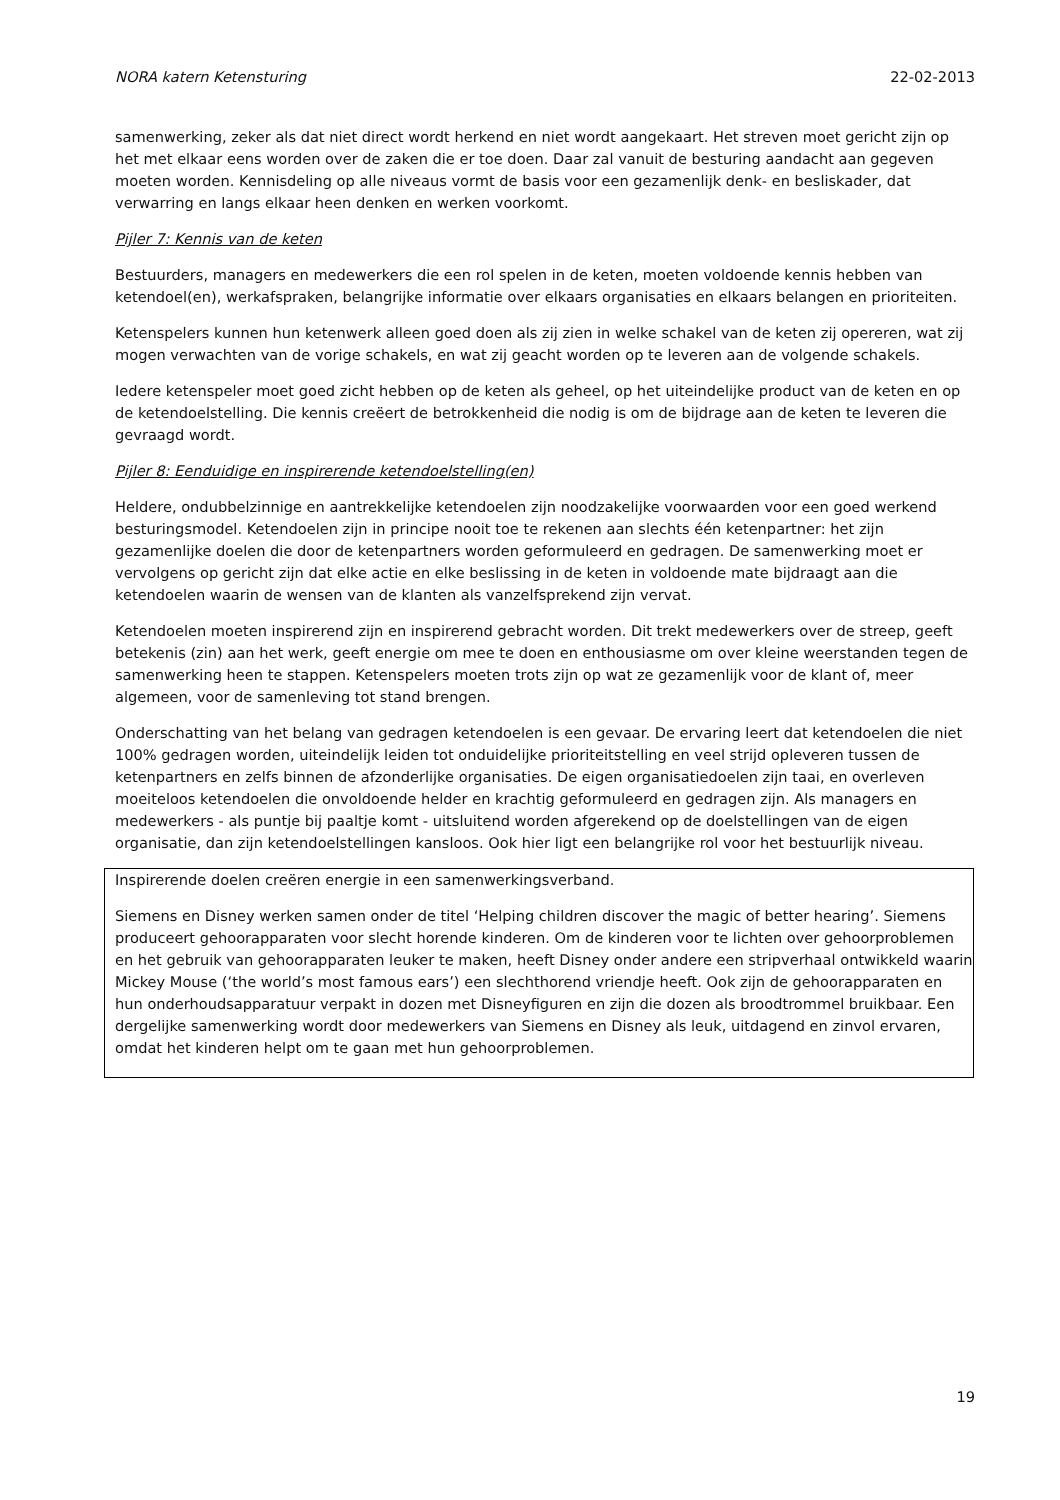NORA katern Ketensturing 22-02-2013
samenwerking, zeker als dat niet direct wordt herkend en niet wordt aangekaart. Het streven moet gericht zijn op het met elkaar eens worden over de zaken die er toe doen. Daar zal vanuit de besturing aandacht aan gegeven moeten worden. Kennisdeling op alle niveaus vormt de basis voor een gezamenlijk denk- en besliskader, dat verwarring en langs elkaar heen denken en werken voorkomt.
Pijler 7: Kennis van de keten
Bestuurders, managers en medewerkers die een rol spelen in de keten, moeten voldoende kennis hebben van ketendoel(en), werkafspraken, belangrijke informatie over elkaars organisaties en elkaars belangen en prioriteiten.
Ketenspelers kunnen hun ketenwerk alleen goed doen als zij zien in welke schakel van de keten zij opereren, wat zij mogen verwachten van de vorige schakels, en wat zij geacht worden op te leveren aan de volgende schakels.
Iedere ketenspeler moet goed zicht hebben op de keten als geheel, op het uiteindelijke product van de keten en op de ketendoelstelling. Die kennis creëert de betrokkenheid die nodig is om de bijdrage aan de keten te leveren die gevraagd wordt.
Pijler 8: Eenduidige en inspirerende ketendoelstelling(en)
Heldere, ondubbelzinnige en aantrekkelijke ketendoelen zijn noodzakelijke voorwaarden voor een goed werkend besturingsmodel. Ketendoelen zijn in principe nooit toe te rekenen aan slechts één ketenpartner: het zijn gezamenlijke doelen die door de ketenpartners worden geformuleerd en gedragen. De samenwerking moet er vervolgens op gericht zijn dat elke actie en elke beslissing in de keten in voldoende mate bijdraagt aan die ketendoelen waarin de wensen van de klanten als vanzelfsprekend zijn vervat.
Ketendoelen moeten inspirerend zijn en inspirerend gebracht worden. Dit trekt medewerkers over de streep, geeft betekenis (zin) aan het werk, geeft energie om mee te doen en enthousiasme om over kleine weerstanden tegen de samenwerking heen te stappen. Ketenspelers moeten trots zijn op wat ze gezamenlijk voor de klant of, meer algemeen, voor de samenleving tot stand brengen.
Onderschatting van het belang van gedragen ketendoelen is een gevaar. De ervaring leert dat ketendoelen die niet 100% gedragen worden, uiteindelijk leiden tot onduidelijke prioriteitstelling en veel strijd opleveren tussen de ketenpartners en zelfs binnen de afzonderlijke organisaties. De eigen organisatiedoelen zijn taai, en overleven moeiteloos ketendoelen die onvoldoende helder en krachtig geformuleerd en gedragen zijn. Als managers en medewerkers - als puntje bij paaltje komt - uitsluitend worden afgerekend op de doelstellingen van de eigen organisatie, dan zijn ketendoelstellingen kansloos. Ook hier ligt een belangrijke rol voor het bestuurlijk niveau.
Inspirerende doelen creëren energie in een samenwerkingsverband.
Siemens en Disney werken samen onder de titel ‘Helping children discover the magic of better hearing’. Siemens produceert gehoorapparaten voor slecht horende kinderen. Om de kinderen voor te lichten over gehoorproblemen en het gebruik van gehoorapparaten leuker te maken, heeft Disney onder andere een stripverhaal ontwikkeld waarin Mickey Mouse (‘the world’s most famous ears’) een slechthorend vriendje heeft. Ook zijn de gehoorapparaten en hun onderhoudsapparatuur verpakt in dozen met Disneyfiguren en zijn die dozen als broodtrommel bruikbaar. Een dergelijke samenwerking wordt door medewerkers van Siemens en Disney als leuk, uitdagend en zinvol ervaren, omdat het kinderen helpt om te gaan met hun gehoorproblemen.
19